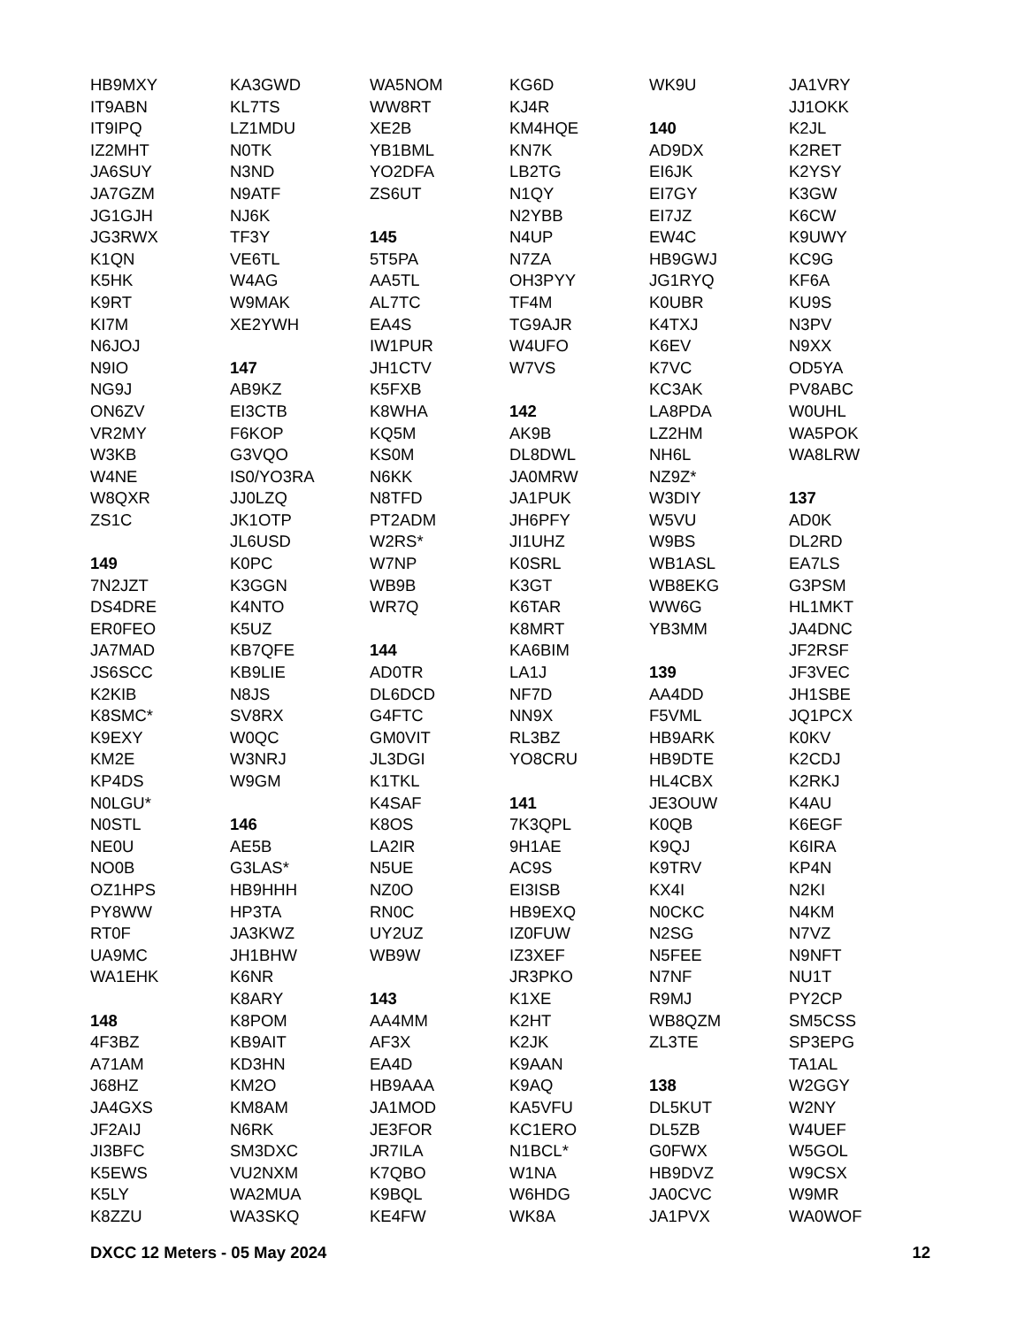HB9MXY IT9ABN IT9IPQ IZ2MHT JA6SUY JA7GZM JG1GJH JG3RWX K1QN K5HK K9RT KI7M N6JOJ N9IO NG9J ON6ZV VR2MY W3KB W4NE W8QXR ZS1C 149 7N2JZT DS4DRE ER0FEO JA7MAD JS6SCC K2KIB K8SMC* K9EXY KM2E KP4DS N0LGU* N0STL NE0U NO0B OZ1HPS PY8WW RT0F UA9MC WA1EHK 148 4F3BZ A71AM J68HZ JA4GXS JF2AIJ JI3BFC K5EWS K5LY K8ZZU
KA3GWD KL7TS LZ1MDU N0TK N3ND N9ATF NJ6K TF3Y VE6TL W4AG W9MAK XE2YWH 147 AB9KZ EI3CTB F6KOP G3VQO IS0/YO3RA JJ0LZQ JK1OTP JL6USD K0PC K3GGN K4NTO K5UZ KB7QFE KB9LIE N8JS SV8RX W0QC W3NRJ W9GM 146 AE5B G3LAS* HB9HHH HP3TA JA3KWZ JH1BHW K6NR K8ARY K8POM KB9AIT KD3HN KM2O KM8AM N6RK SM3DXC VU2NXM WA2MUA WA3SKQ
WA5NOM WW8RT XE2B YB1BML YO2DFA ZS6UT 145 5T5PA AA5TL AL7TC EA4S IW1PUR JH1CTV K5FXB K8WHA KQ5M KS0M N6KK N8TFD PT2ADM W2RS* W7NP WB9B WR7Q 144 AD0TR DL6DCD G4FTC GM0VIT JL3DGI K1TKL K4SAF K8OS LA2IR N5UE NZ0O RN0C UY2UZ WB9W 143 AA4MM AF3X EA4D HB9AAA JA1MOD JE3FOR JR7ILA K7QBO K9BQL KE4FW
KG6D KJ4R KM4HQE KN7K LB2TG N1QY N2YBB N4UP N7ZA OH3PYY TF4M TG9AJR W4UFO W7VS 142 AK9B DL8DWL JA0MRW JA1PUK JH6PFY JI1UHZ K0SRL K3GT K6TAR K8MRT KA6BIM LA1J NF7D NN9X RL3BZ YO8CRU 141 7K3QPL 9H1AE AC9S EI3ISB HB9EXQ IZ0FUW IZ3XEF JR3PKO K1XE K2HT K2JK K9AAN K9AQ KA5VFU KC1ERO N1BCL* W1NA W6HDG WK8A
WK9U 140 AD9DX EI6JK EI7GY EI7JZ EW4C HB9GWJ JG1RYQ K0UBR K4TXJ K6EV K7VC KC3AK LA8PDA LZ2HM NH6L NZ9Z* W3DIY W5VU W9BS WB1ASL WB8EKG WW6G YB3MM 139 AA4DD F5VML HB9ARK HB9DTE HL4CBX JE3OUW K0QB K9QJ K9TRV KX4I N0CKC N2SG N5FEE N7NF R9MJ WB8QZM ZL3TE 138 DL5KUT DL5ZB G0FWX HB9DVZ JA0CVC JA1PVX
JA1VRY JJ1OKK K2JL K2RET K2YSY K3GW K6CW K9UWY KC9G KF6A KU9S N3PV N9XX OD5YA PV8ABC W0UHL WA5POK WA8LRW 137 AD0K DL2RD EA7LS G3PSM HL1MKT JA4DNC JF2RSF JF3VEC JH1SBE JQ1PCX K0KV K2CDJ K2RKJ K4AU K6EGF K6IRA KP4N N2KI N4KM N7VZ N9NFT NU1T PY2CP SM5CSS SP3EPG TA1AL W2GGY W2NY W4UEF W5GOL W9CSX W9MR WA0WOF
DXCC 12 Meters - 05 May 2024 12